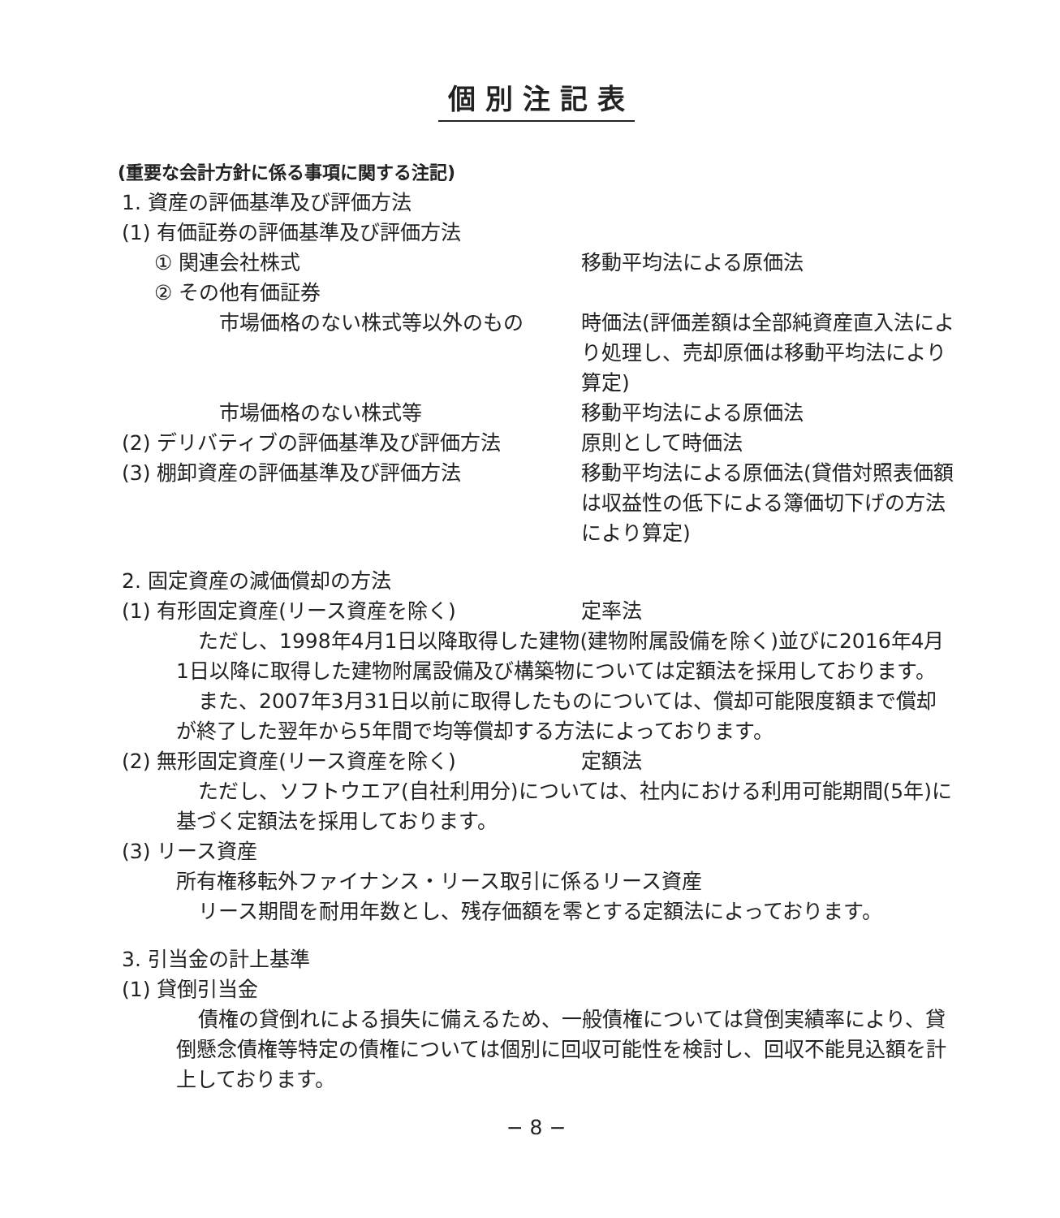個別注記表
(重要な会計方針に係る事項に関する注記)
1. 資産の評価基準及び評価方法
(1) 有価証券の評価基準及び評価方法
① 関連会社株式 移動平均法による原価法
② その他有価証券
市場価格のない株式等以外のもの 時価法(評価差額は全部純資産直入法により処理し、売却原価は移動平均法により算定)
市場価格のない株式等 移動平均法による原価法
(2) デリバティブの評価基準及び評価方法
原則として時価法
(3) 棚卸資産の評価基準及び評価方法 移動平均法による原価法(貸借対照表価額は収益性の低下による簿価切下げの方法により算定)
2. 固定資産の減価償却の方法
(1) 有形固定資産(リース資産を除く) 定率法
ただし、1998年4月1日以降取得した建物(建物附属設備を除く)並びに2016年4月1日以降に取得した建物附属設備及び構築物については定額法を採用しております。
また、2007年3月31日以前に取得したものについては、償却可能限度額まで償却が終了した翌年から5年間で均等償却する方法によっております。
(2) 無形固定資産(リース資産を除く) 定額法
ただし、ソフトウエア(自社利用分)については、社内における利用可能期間(5年)に基づく定額法を採用しております。
(3) リース資産
所有権移転外ファイナンス・リース取引に係るリース資産
リース期間を耐用年数とし、残存価額を零とする定額法によっております。
3. 引当金の計上基準
(1) 貸倒引当金
債権の貸倒れによる損失に備えるため、一般債権については貸倒実績率により、貸倒懸念債権等特定の債権については個別に回収可能性を検討し、回収不能見込額を計上しております。
− 8 −